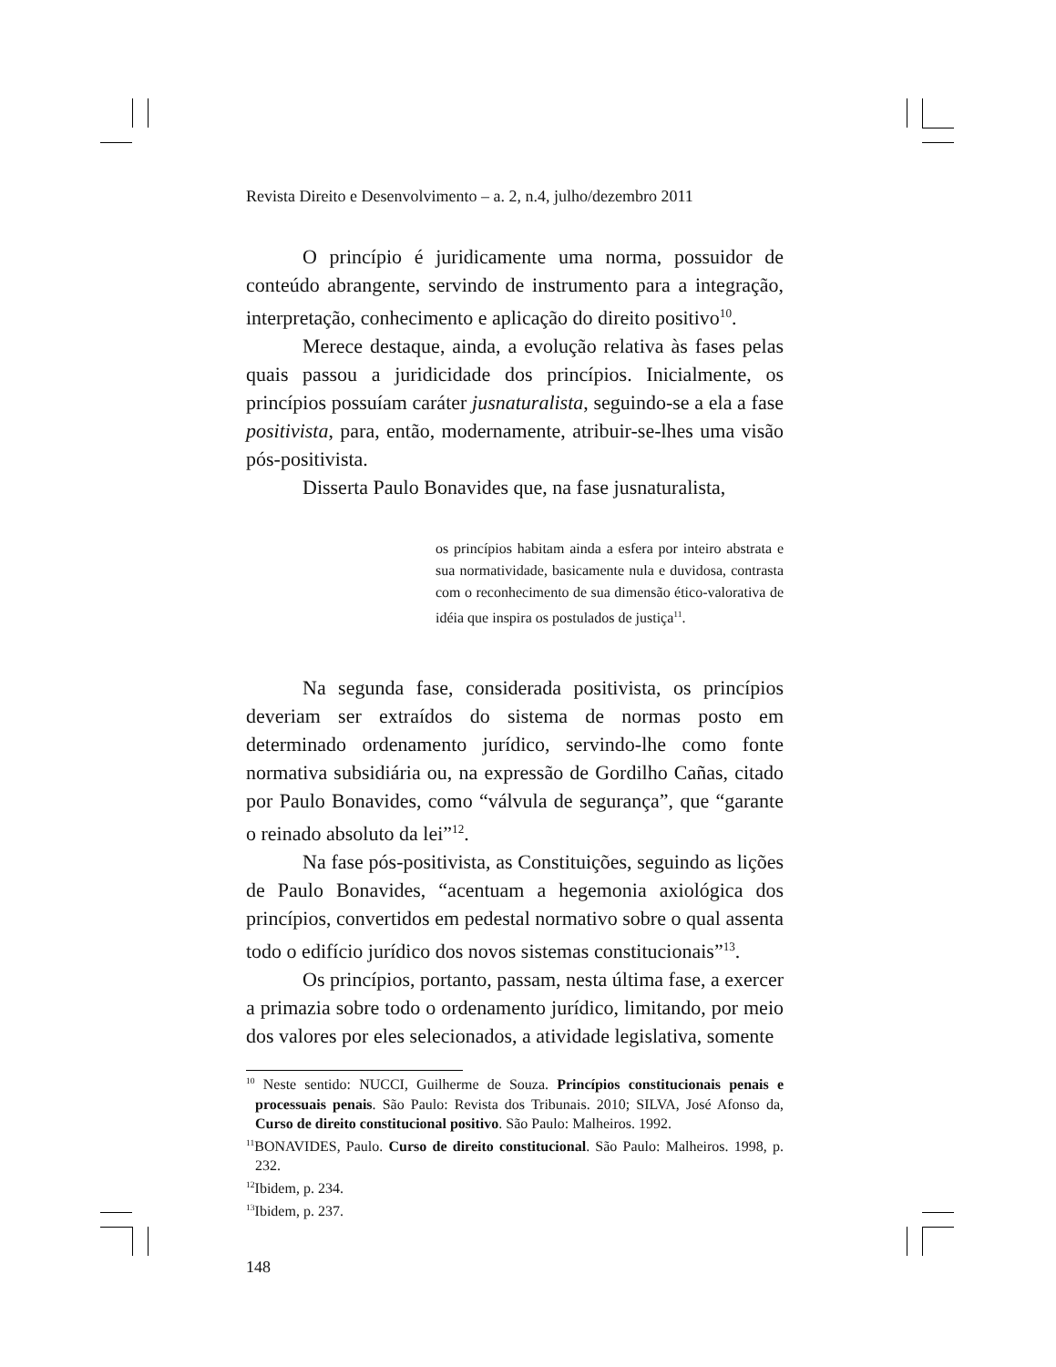Revista Direito e Desenvolvimento – a. 2, n.4, julho/dezembro 2011
O princípio é juridicamente uma norma, possuidor de conteúdo abrangente, servindo de instrumento para a integração, interpretação, conhecimento e aplicação do direito positivo<sup>10</sup>.
Merece destaque, ainda, a evolução relativa às fases pelas quais passou a juridicidade dos princípios. Inicialmente, os princípios possuíam caráter jusnaturalista, seguindo-se a ela a fase positivista, para, então, modernamente, atribuir-se-lhes uma visão pós-positivista.
Disserta Paulo Bonavides que, na fase jusnaturalista,
os princípios habitam ainda a esfera por inteiro abstrata e sua normatividade, basicamente nula e duvidosa, contrasta com o reconhecimento de sua dimensão ético-valorativa de idéia que inspira os postulados de justiça<sup>11</sup>.
Na segunda fase, considerada positivista, os princípios deveriam ser extraídos do sistema de normas posto em determinado ordenamento jurídico, servindo-lhe como fonte normativa subsidiária ou, na expressão de Gordilho Cañas, citado por Paulo Bonavides, como “válvula de segurança”, que “garante o reinado absoluto da lei”<sup>12</sup>.
Na fase pós-positivista, as Constituições, seguindo as lições de Paulo Bonavides, “acentuam a hegemonia axiológica dos princípios, convertidos em pedestal normativo sobre o qual assenta todo o edifício jurídico dos novos sistemas constitucionais”<sup>13</sup>.
Os princípios, portanto, passam, nesta última fase, a exercer a primazia sobre todo o ordenamento jurídico, limitando, por meio dos valores por eles selecionados, a atividade legislativa, somente
<sup>10</sup> Neste sentido: NUCCI, Guilherme de Souza. Princípios constitucionais penais e processuais penais. São Paulo: Revista dos Tribunais. 2010; SILVA, José Afonso da, Curso de direito constitucional positivo. São Paulo: Malheiros. 1992.
<sup>11</sup>BONAVIDES, Paulo. Curso de direito constitucional. São Paulo: Malheiros. 1998, p. 232.
<sup>12</sup> Ibidem, p. 234.
<sup>13</sup> Ibidem, p. 237.
148